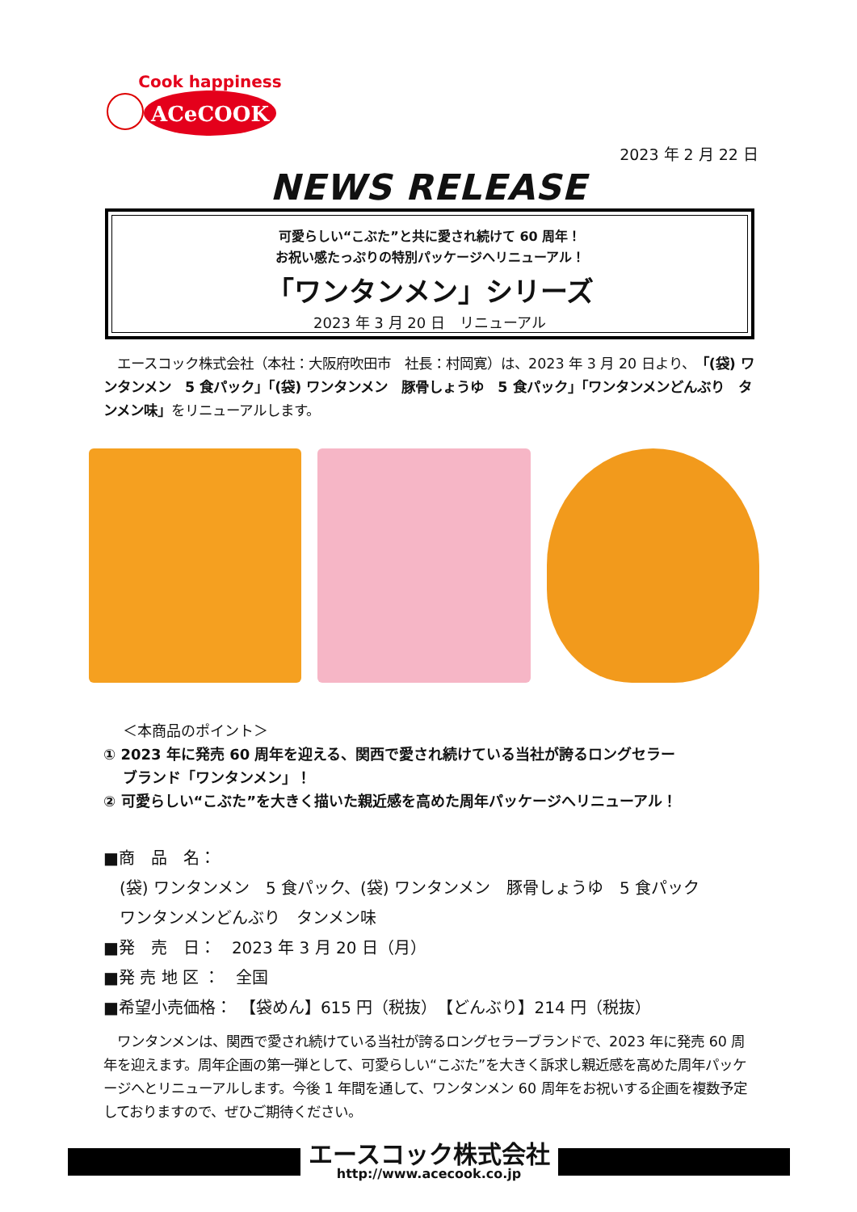Cook happiness
ACeCOOK
2023 年 2 月 22 日
NEWS RELEASE
可愛らしい“こぶた”と共に愛され続けて 60 周年！
お祝い感たっぷりの特別パッケージへリニューアル！
「ワンタンメン」シリーズ
2023 年 3 月 20 日　リニューアル
　エースコック株式会社（本社：大阪府吹田市　社長：村岡寛）は、2023 年 3 月 20 日より、「(袋) ワンタンメン　5 食パック」「(袋) ワンタンメン　豚骨しょうゆ　5 食パック」「ワンタンメンどんぶり　タンメン味」をリニューアルします。
　 ＜本商品のポイント＞
① 2023 年に発売 60 周年を迎える、関西で愛され続けている当社が誇るロングセラー
　 ブランド「ワンタンメン」！
② 可愛らしい“こぶた”を大きく描いた親近感を高めた周年パッケージへリニューアル！
■商　品　名：
　(袋) ワンタンメン　5 食パック、(袋) ワンタンメン　豚骨しょうゆ　5 食パック
　ワンタンメンどんぶり　タンメン味
■発　売　日：　2023 年 3 月 20 日（月）
■発 売 地 区 ：　全国
■希望小売価格：　【袋めん】615 円（税抜）　【どんぶり】214 円（税抜）
　ワンタンメンは、関西で愛され続けている当社が誇るロングセラーブランドで、2023 年に発売 60 周年を迎えます。周年企画の第一弾として、可愛らしい“こぶた”を大きく訴求し親近感を高めた周年パッケージへとリニューアルします。今後 1 年間を通して、ワンタンメン 60 周年をお祝いする企画を複数予定しておりますので、ぜひご期待ください。
エースコック株式会社
http://www.acecook.co.jp